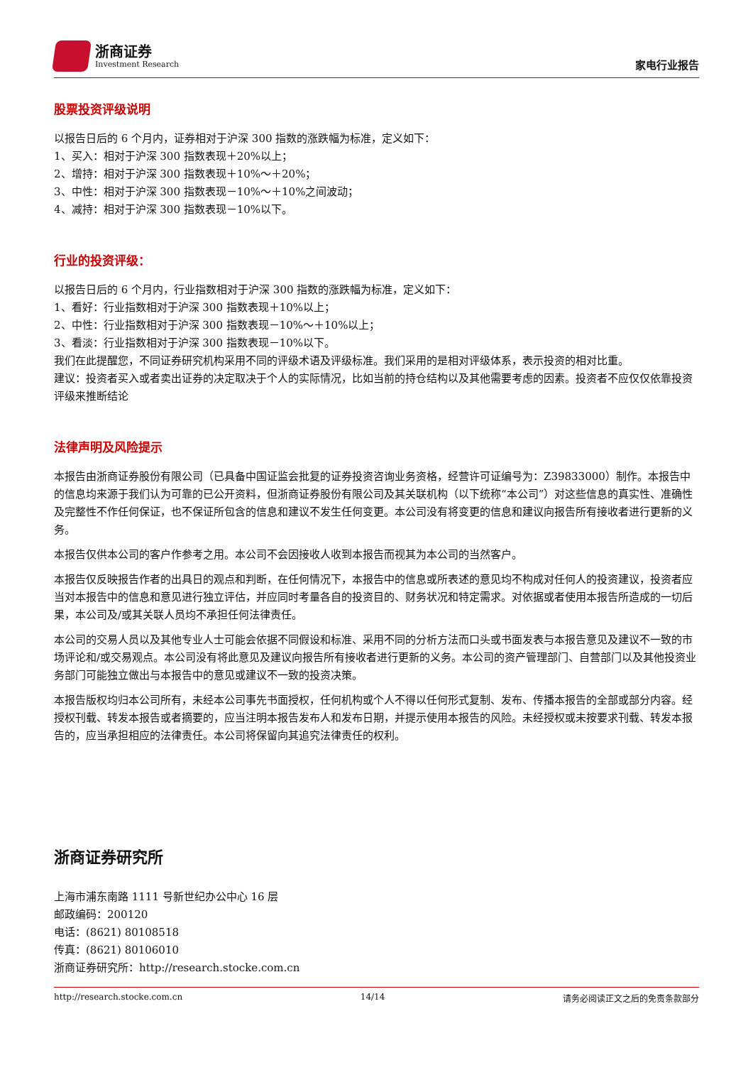浙商证券
Investment Research
家电行业报告
股票投资评级说明
以报告日后的 6 个月内，证券相对于沪深 300 指数的涨跌幅为标准，定义如下：
1、买入：相对于沪深 300 指数表现＋20%以上；
2、增持：相对于沪深 300 指数表现＋10%～＋20%；
3、中性：相对于沪深 300 指数表现－10%～＋10%之间波动；
4、减持：相对于沪深 300 指数表现－10%以下。
行业的投资评级：
以报告日后的 6 个月内，行业指数相对于沪深 300 指数的涨跌幅为标准，定义如下：
1、看好：行业指数相对于沪深 300 指数表现＋10%以上；
2、中性：行业指数相对于沪深 300 指数表现－10%～＋10%以上；
3、看淡：行业指数相对于沪深 300 指数表现－10%以下。
我们在此提醒您，不同证券研究机构采用不同的评级术语及评级标准。我们采用的是相对评级体系，表示投资的相对比重。
建议：投资者买入或者卖出证券的决定取决于个人的实际情况，比如当前的持仓结构以及其他需要考虑的因素。投资者不应仅仅依靠投资评级来推断结论
法律声明及风险提示
本报告由浙商证券股份有限公司（已具备中国证监会批复的证券投资咨询业务资格，经营许可证编号为：Z39833000）制作。本报告中的信息均来源于我们认为可靠的已公开资料，但浙商证券股份有限公司及其关联机构（以下统称“本公司”）对这些信息的真实性、准确性及完整性不作任何保证，也不保证所包含的信息和建议不发生任何变更。本公司没有将变更的信息和建议向报告所有接收者进行更新的义务。
本报告仅供本公司的客户作参考之用。本公司不会因接收人收到本报告而视其为本公司的当然客户。
本报告仅反映报告作者的出具日的观点和判断，在任何情况下，本报告中的信息或所表述的意见均不构成对任何人的投资建议，投资者应当对本报告中的信息和意见进行独立评估，并应同时考量各自的投资目的、财务状况和特定需求。对依据或者使用本报告所造成的一切后果，本公司及/或其关联人员均不承担任何法律责任。
本公司的交易人员以及其他专业人士可能会依据不同假设和标准、采用不同的分析方法而口头或书面发表与本报告意见及建议不一致的市场评论和/或交易观点。本公司没有将此意见及建议向报告所有接收者进行更新的义务。本公司的资产管理部门、自营部门以及其他投资业务部门可能独立做出与本报告中的意见或建议不一致的投资决策。
本报告版权均归本公司所有，未经本公司事先书面授权，任何机构或个人不得以任何形式复制、发布、传播本报告的全部或部分内容。经授权刊载、转发本报告或者摘要的，应当注明本报告发布人和发布日期，并提示使用本报告的风险。未经授权或未按要求刊载、转发本报告的，应当承担相应的法律责任。本公司将保留向其追究法律责任的权利。
浙商证券研究所
上海市浦东南路 1111 号新世纪办公中心 16 层
邮政编码：200120
电话：(8621) 80108518
传真：(8621) 80106010
浙商证券研究所：http://research.stocke.com.cn
http://research.stocke.com.cn 14/14 请务必阅读正文之后的免责条款部分